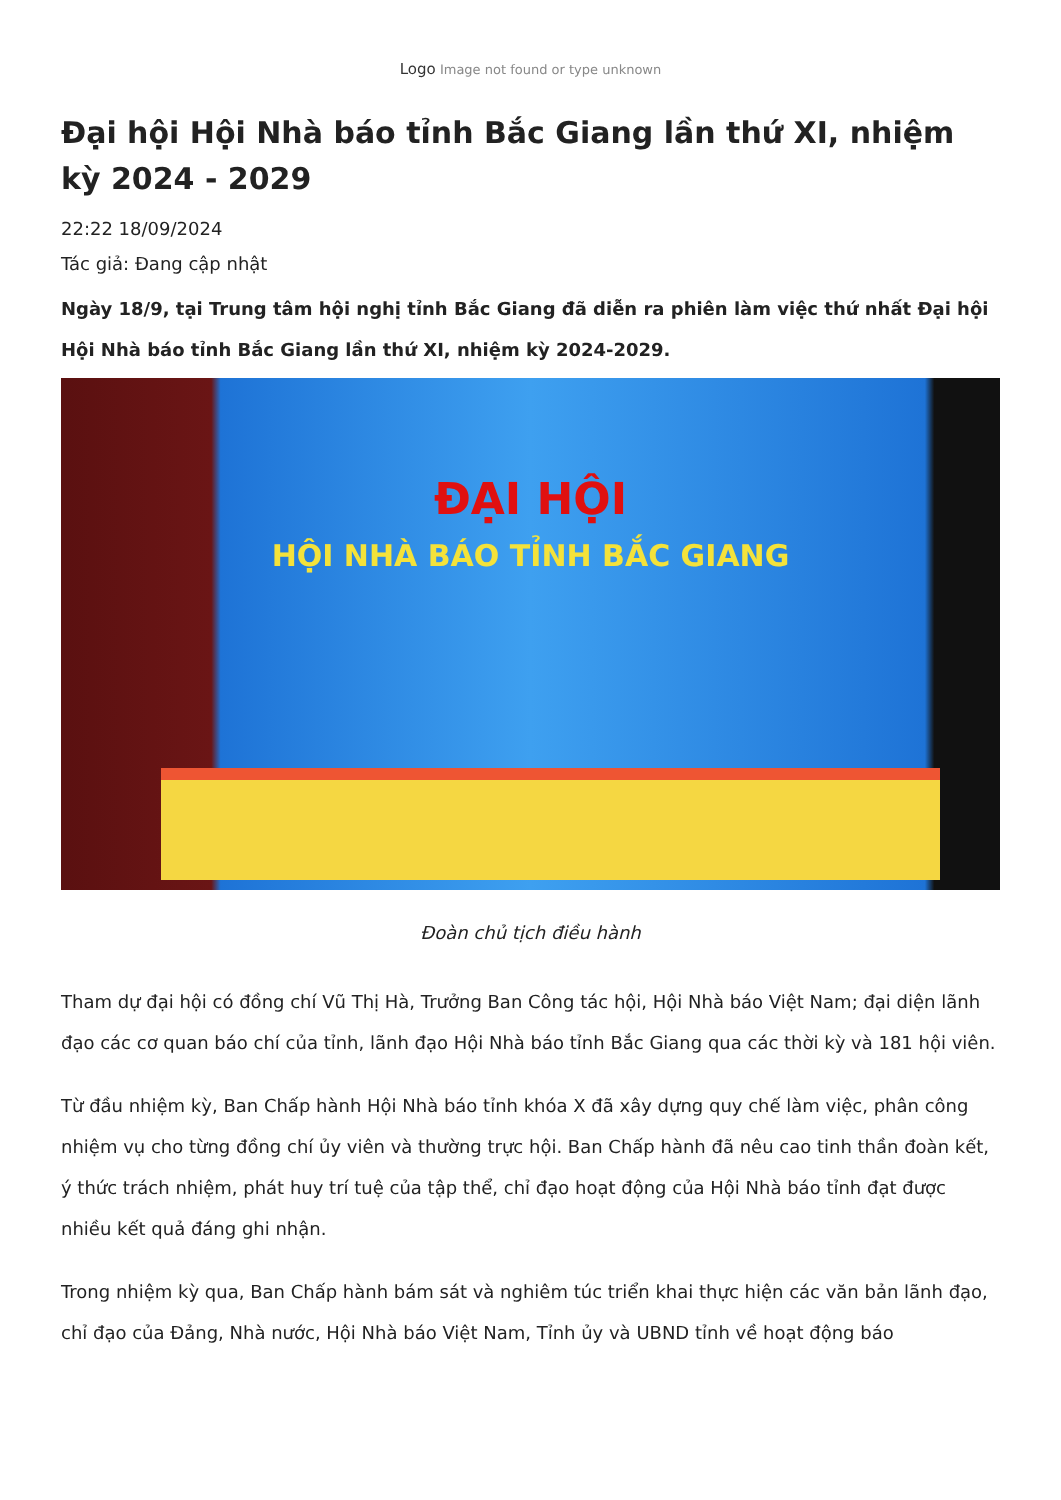Logo Image not found or type unknown
Đại hội Hội Nhà báo tỉnh Bắc Giang lần thứ XI, nhiệm kỳ 2024 - 2029
22:22 18/09/2024
Tác giả: Đang cập nhật
Ngày 18/9, tại Trung tâm hội nghị tỉnh Bắc Giang đã diễn ra phiên làm việc thứ nhất Đại hội Hội Nhà báo tỉnh Bắc Giang lần thứ XI, nhiệm kỳ 2024-2029.
ĐẠI HỘI
HỘI NHÀ BÁO TỈNH BẮC GIANG
Đoàn chủ tịch điều hành
Tham dự đại hội có đồng chí Vũ Thị Hà, Trưởng Ban Công tác hội, Hội Nhà báo Việt Nam; đại diện lãnh đạo các cơ quan báo chí của tỉnh, lãnh đạo Hội Nhà báo tỉnh Bắc Giang qua các thời kỳ và 181 hội viên.
Từ đầu nhiệm kỳ, Ban Chấp hành Hội Nhà báo tỉnh khóa X đã xây dựng quy chế làm việc, phân công nhiệm vụ cho từng đồng chí ủy viên và thường trực hội. Ban Chấp hành đã nêu cao tinh thần đoàn kết, ý thức trách nhiệm, phát huy trí tuệ của tập thể, chỉ đạo hoạt động của Hội Nhà báo tỉnh đạt được nhiều kết quả đáng ghi nhận.
Trong nhiệm kỳ qua, Ban Chấp hành bám sát và nghiêm túc triển khai thực hiện các văn bản lãnh đạo, chỉ đạo của Đảng, Nhà nước, Hội Nhà báo Việt Nam, Tỉnh ủy và UBND tỉnh về hoạt động báo